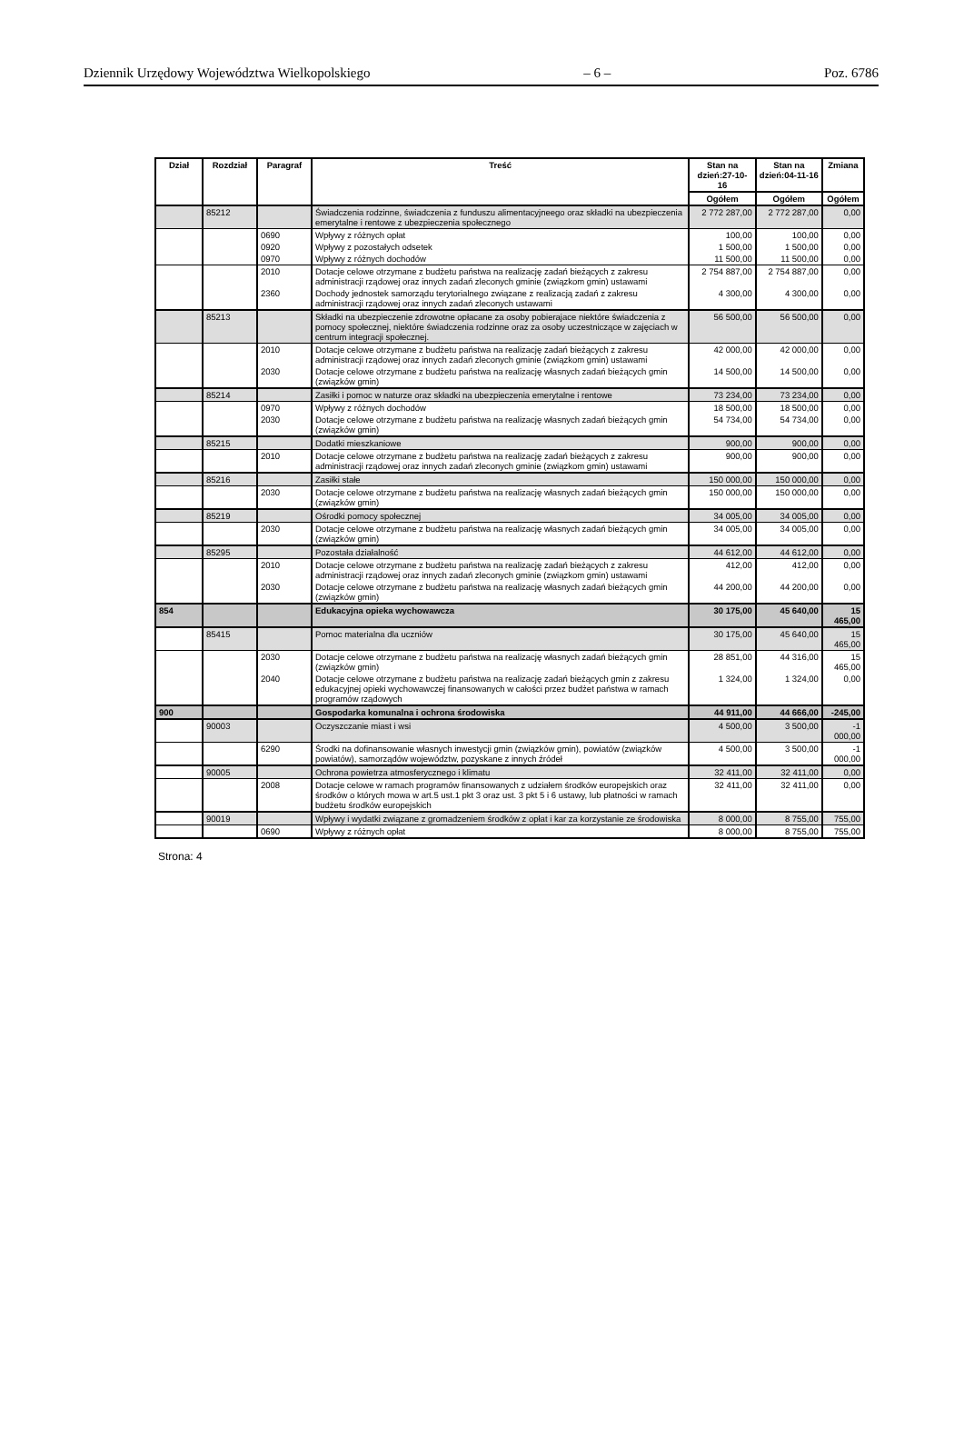Dziennik Urzędowy Województwa Wielkopolskiego – 6 – Poz. 6786
| Dział | Rozdział | Paragraf | Treść | Stan na dzień:27-10-16 | Stan na dzień:04-11-16 | Zmiana |
| --- | --- | --- | --- | --- | --- | --- |
| | | | | Ogółem | Ogółem | Ogółem |
| | 85212 | | Świadczenia rodzinne, świadczenia z funduszu alimentacyjneego oraz składki na ubezpieczenia emerytalne i rentowe z ubezpieczenia społecznego | 2 772 287,00 | 2 772 287,00 | 0,00 |
| | | 0690 | Wpływy z różnych opłat | 100,00 | 100,00 | 0,00 |
| | | 0920 | Wpływy z pozostałych odsetek | 1 500,00 | 1 500,00 | 0,00 |
| | | 0970 | Wpływy z różnych dochodów | 11 500,00 | 11 500,00 | 0,00 |
| | | 2010 | Dotacje celowe otrzymane z budżetu państwa na realizację zadań bieżących z zakresu administracji rządowej oraz innych zadań zleconych gminie (związkom gmin) ustawami | 2 754 887,00 | 2 754 887,00 | 0,00 |
| | | 2360 | Dochody jednostek samorządu terytorialnego związane z realizacją zadań z zakresu administracji rządowej oraz innych zadań zleconych ustawami | 4 300,00 | 4 300,00 | 0,00 |
| | 85213 | | Składki na ubezpieczenie zdrowotne opłacane za osoby pobierajace niektóre świadczenia z pomocy społecznej, niektóre świadczenia rodzinne oraz za osoby uczestniczące w zajęciach w centrum integracji społecznej. | 56 500,00 | 56 500,00 | 0,00 |
| | | 2010 | Dotacje celowe otrzymane z budżetu państwa na realizację zadań bieżących z zakresu administracji rządowej oraz innych zadań zleconych gminie (związkom gmin) ustawami | 42 000,00 | 42 000,00 | 0,00 |
| | | 2030 | Dotacje celowe otrzymane z budżetu państwa na realizację własnych zadań bieżących gmin (związków gmin) | 14 500,00 | 14 500,00 | 0,00 |
| | 85214 | | Zasiłki i pomoc w naturze oraz składki na ubezpieczenia emerytalne i rentowe | 73 234,00 | 73 234,00 | 0,00 |
| | | 0970 | Wpływy z różnych dochodów | 18 500,00 | 18 500,00 | 0,00 |
| | | 2030 | Dotacje celowe otrzymane z budżetu państwa na realizację własnych zadań bieżących gmin (związków gmin) | 54 734,00 | 54 734,00 | 0,00 |
| | 85215 | | Dodatki mieszkaniowe | 900,00 | 900,00 | 0,00 |
| | | 2010 | Dotacje celowe otrzymane z budżetu państwa na realizację zadań bieżących z zakresu administracji rządowej oraz innych zadań zleconych gminie (związkom gmin) ustawami | 900,00 | 900,00 | 0,00 |
| | 85216 | | Zasiłki stałe | 150 000,00 | 150 000,00 | 0,00 |
| | | 2030 | Dotacje celowe otrzymane z budżetu państwa na realizację własnych zadań bieżących gmin (związków gmin) | 150 000,00 | 150 000,00 | 0,00 |
| | 85219 | | Ośrodki pomocy społecznej | 34 005,00 | 34 005,00 | 0,00 |
| | | 2030 | Dotacje celowe otrzymane z budżetu państwa na realizację własnych zadań bieżących gmin (związków gmin) | 34 005,00 | 34 005,00 | 0,00 |
| | 85295 | | Pozostała działalność | 44 612,00 | 44 612,00 | 0,00 |
| | | 2010 | Dotacje celowe otrzymane z budżetu państwa na realizację zadań bieżących z zakresu administracji rządowej oraz innych zadań zleconych gminie (związkom gmin) ustawami | 412,00 | 412,00 | 0,00 |
| | | 2030 | Dotacje celowe otrzymane z budżetu państwa na realizację własnych zadań bieżących gmin (związków gmin) | 44 200,00 | 44 200,00 | 0,00 |
| 854 | | | Edukacyjna opieka wychowawcza | 30 175,00 | 45 640,00 | 15 465,00 |
| | 85415 | | Pomoc materialna dla uczniów | 30 175,00 | 45 640,00 | 15 465,00 |
| | | 2030 | Dotacje celowe otrzymane z budżetu państwa na realizację własnych zadań bieżących gmin (związków gmin) | 28 851,00 | 44 316,00 | 15 465,00 |
| | | 2040 | Dotacje celowe otrzymane z budżetu państwa na realizację zadań bieżących gmin z zakresu edukacyjnej opieki wychowawczej finansowanych w całości przez budżet państwa w ramach programów rządowych | 1 324,00 | 1 324,00 | 0,00 |
| 900 | | | Gospodarka komunalna i ochrona środowiska | 44 911,00 | 44 666,00 | -245,00 |
| | 90003 | | Oczyszczanie miast i wsi | 4 500,00 | 3 500,00 | -1 000,00 |
| | | 6290 | Środki na dofinansowanie własnych inwestycji gmin (związków gmin), powiatów (związków powiatów), samorządów województw, pozyskane z innych źródeł | 4 500,00 | 3 500,00 | -1 000,00 |
| | 90005 | | Ochrona powietrza atmosferycznego i klimatu | 32 411,00 | 32 411,00 | 0,00 |
| | | 2008 | Dotacje celowe w ramach programów finansowanych z udziałem środków europejskich oraz środków o których mowa w art.5 ust.1 pkt 3 oraz ust. 3 pkt 5 i 6 ustawy, lub płatności w ramach budżetu środków europejskich | 32 411,00 | 32 411,00 | 0,00 |
| | 90019 | | Wpływy i wydatki związane z gromadzeniem środków z opłat i kar za korzystanie ze środowiska | 8 000,00 | 8 755,00 | 755,00 |
| | | 0690 | Wpływy z różnych opłat | 8 000,00 | 8 755,00 | 755,00 |
Strona: 4